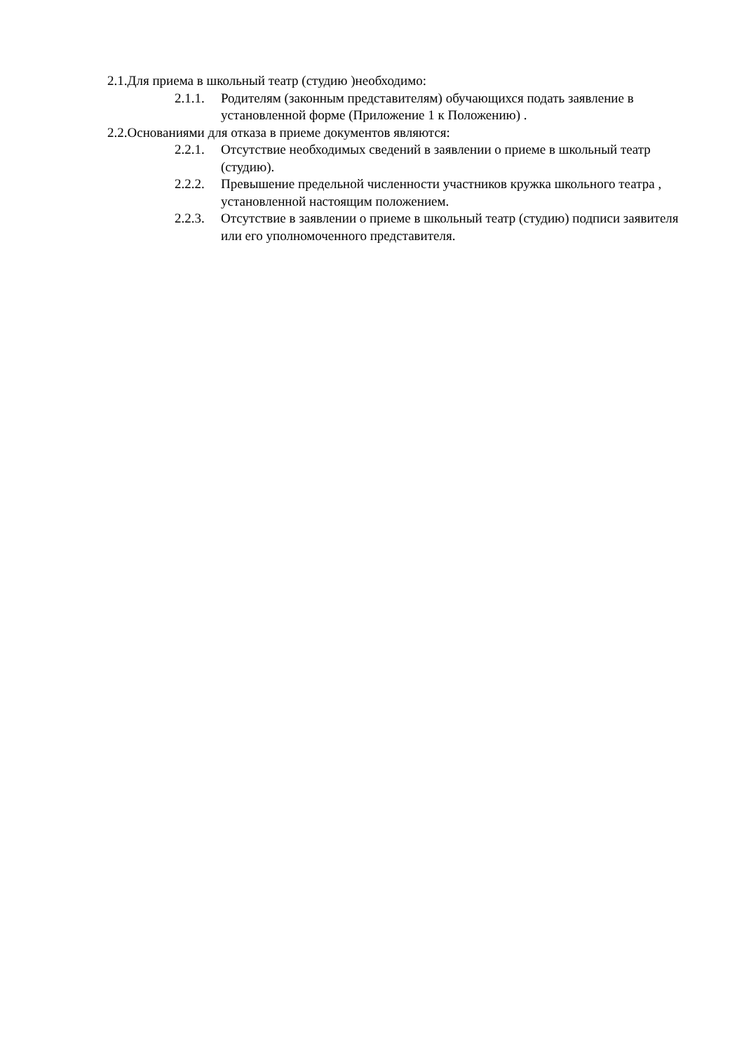2.1.Для приема в школьный театр (студию )необходимо:
2.1.1. Родителям (законным представителям) обучающихся подать заявление в установленной форме (Приложение 1 к Положению) .
2.2.Основаниями для отказа в приеме документов являются:
2.2.1. Отсутствие необходимых сведений в заявлении о приеме в школьный театр (студию).
2.2.2. Превышение предельной численности участников кружка школьного театра , установленной настоящим положением.
2.2.3. Отсутствие в заявлении о приеме в школьный театр (студию) подписи заявителя или его уполномоченного представителя.